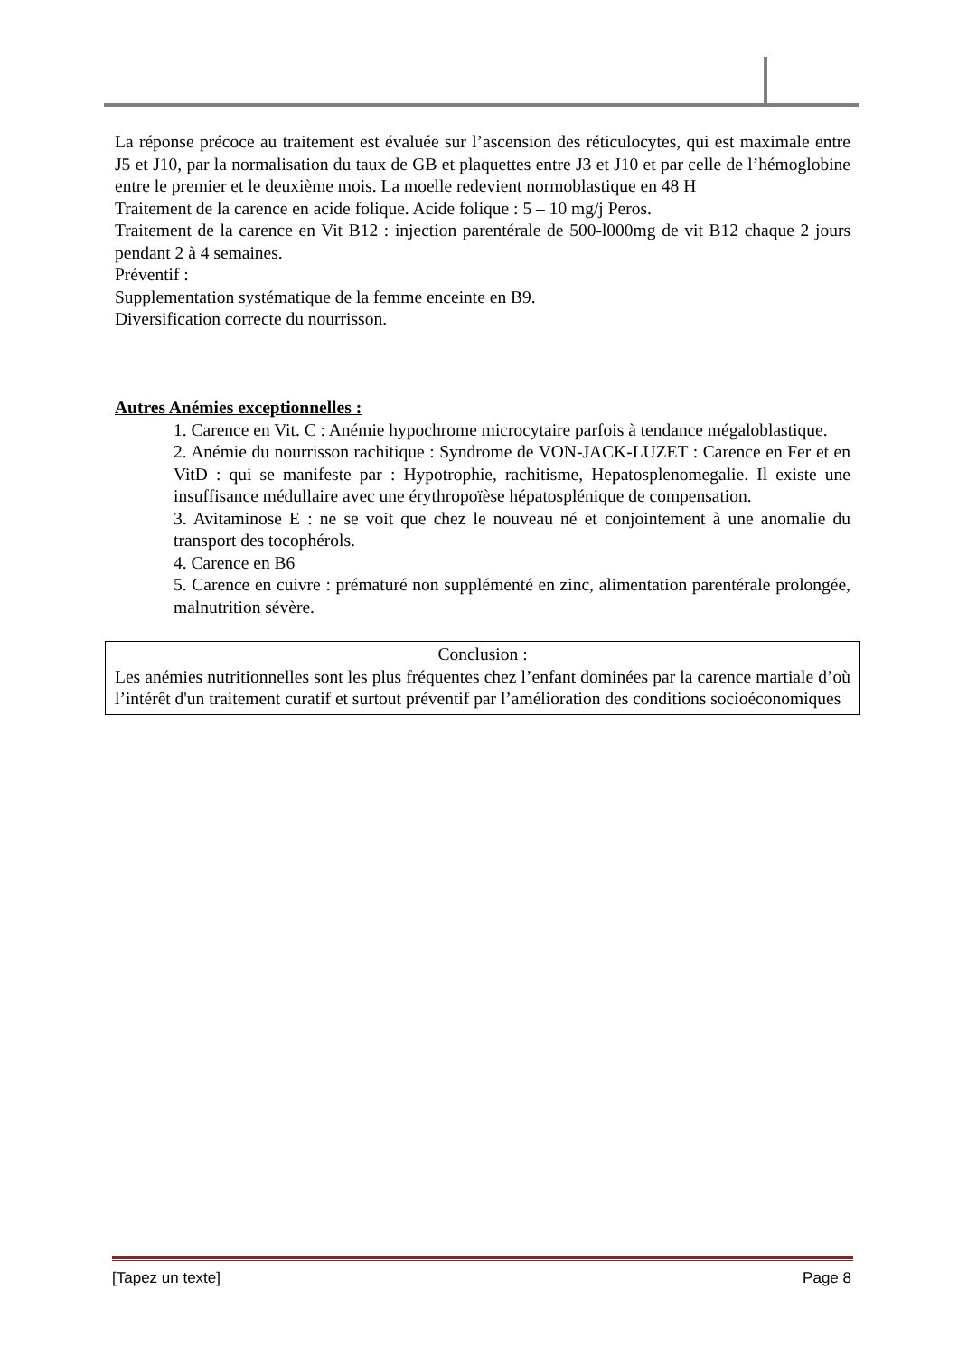La réponse précoce au traitement est évaluée sur l’ascension des réticulocytes, qui est maximale entre J5 et J10, par la normalisation du taux de GB et plaquettes entre J3 et J10 et par celle de l’hémoglobine entre le premier et le deuxième mois. La moelle redevient normoblastique en 48 H
Traitement de la carence en acide folique. Acide folique : 5 – 10 mg/j Peros.
Traitement de la carence en Vit B12 : injection parentérale de 500-l000mg de vit B12 chaque 2 jours pendant 2 à 4 semaines.
Préventif :
Supplementation systématique de la femme enceinte en B9.
Diversification correcte du nourrisson.
Autres Anémies exceptionnelles :
1. Carence en Vit. C : Anémie hypochrome microcytaire parfois à tendance mégaloblastique.
2. Anémie du nourrisson rachitique : Syndrome de VON-JACK-LUZET : Carence en Fer et en VitD : qui se manifeste par : Hypotrophie, rachitisme, Hepatosplenomegalie. Il existe une insuffisance médullaire avec une érythropoïèse hépatosplénique de compensation.
3. Avitaminose E : ne se voit que chez le nouveau né et conjointement à une anomalie du transport des tocophérols.
4. Carence en B6
5. Carence en cuivre : prématuré non supplémenté en zinc, alimentation parentérale prolongée, malnutrition sévère.
Conclusion :
Les anémies nutritionnelles sont les plus fréquentes chez l’enfant dominées par la carence martiale d’où l’intérêt d'un traitement curatif et surtout préventif par l’amélioration des conditions socioéconomiques
[Tapez un texte] Page 8